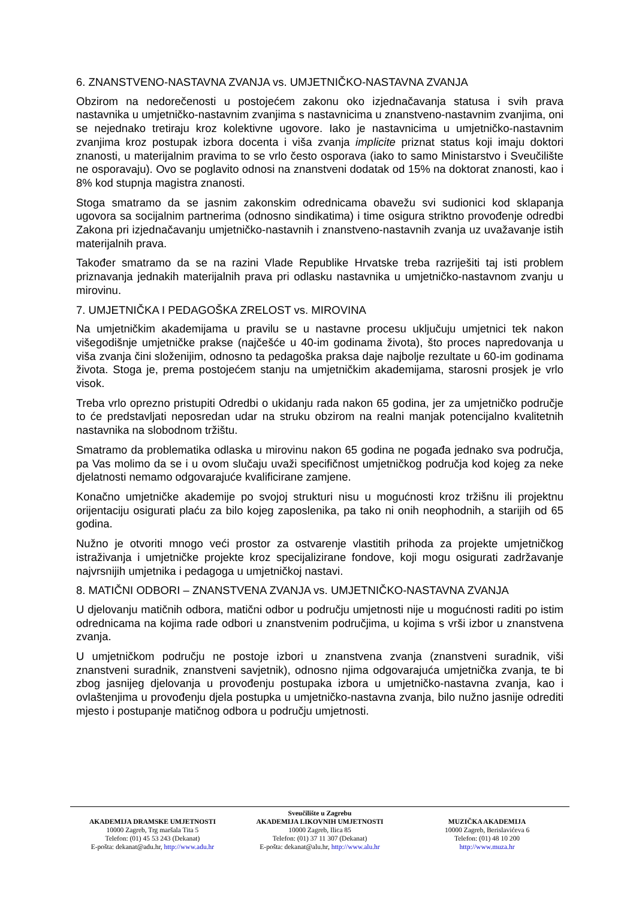6. ZNANSTVENO-NASTAVNA ZVANJA vs. UMJETNIČKO-NASTAVNA ZVANJA
Obzirom na nedorečenosti u postojećem zakonu oko izjednačavanja statusa i svih prava nastavnika u umjetničko-nastavnim zvanjima s nastavnicima u znanstveno-nastavnim zvanjima, oni se nejednako tretiraju kroz kolektivne ugovore. Iako je nastavnicima u umjetničko-nastavnim zvanjima kroz postupak izbora docenta i viša zvanja implicite priznat status koji imaju doktori znanosti, u materijalnim pravima to se vrlo često osporava (iako to samo Ministarstvo i Sveučilište ne osporavaju). Ovo se poglavito odnosi na znanstveni dodatak od 15% na doktorat znanosti, kao i 8% kod stupnja magistra znanosti.
Stoga smatramo da se jasnim zakonskim odrednicama obavežu svi sudionici kod sklapanja ugovora sa socijalnim partnerima (odnosno sindikatima) i time osigura striktno provođenje odredbi Zakona pri izjednačavanju umjetničko-nastavnih i znanstveno-nastavnih zvanja uz uvažavanje istih materijalnih prava.
Također smatramo da se na razini Vlade Republike Hrvatske treba razriješiti taj isti problem priznavanja jednakih materijalnih prava pri odlasku nastavnika u umjetničko-nastavnom zvanju u mirovinu.
7. UMJETNIČKA I PEDAGOŠKA ZRELOST vs. MIROVINA
Na umjetničkim akademijama u pravilu se u nastavne procesu uključuju umjetnici tek nakon višegodišnje umjetničke prakse (najčešće u 40-im godinama života), što proces napredovanja u viša zvanja čini složenijim, odnosno ta pedagoška praksa daje najbolje rezultate u 60-im godinama života. Stoga je, prema postojećem stanju na umjetničkim akademijama, starosni prosjek je vrlo visok.
Treba vrlo oprezno pristupiti Odredbi o ukidanju rada nakon 65 godina, jer za umjetničko područje to će predstavljati neposredan udar na struku obzirom na realni manjak potencijalno kvalitetnih nastavnika na slobodnom tržištu.
Smatramo da problematika odlaska u mirovinu nakon 65 godina ne pogađa jednako sva područja, pa Vas molimo da se i u ovom slučaju uvaži specifičnost umjetničkog područja kod kojeg za neke djelatnosti nemamo odgovarajuće kvalificirane zamjene.
Konačno umjetničke akademije po svojoj strukturi nisu u mogućnosti kroz tržišnu ili projektnu orijentaciju osigurati plaću za bilo kojeg zaposlenika, pa tako ni onih neophodnih, a starijih od 65 godina.
Nužno je otvoriti mnogo veći prostor za ostvarenje vlastitih prihoda za projekte umjetničkog istraživanja i umjetničke projekte kroz specijalizirane fondove, koji mogu osigurati zadržavanje najvrsnijih umjetnika i pedagoga u umjetničkoj nastavi.
8. MATIČNI ODBORI – ZNANSTVENA ZVANJA vs. UMJETNIČKO-NASTAVNA ZVANJA
U djelovanju matičnih odbora, matični odbor u području umjetnosti nije u mogućnosti raditi po istim odrednicama na kojima rade odbori u znanstvenim područjima, u kojima s vrši izbor u znanstvena zvanja.
U umjetničkom području ne postoje izbori u znanstvena zvanja (znanstveni suradnik, viši znanstveni suradnik, znanstveni savjetnik), odnosno njima odgovarajuća umjetnička zvanja, te bi zbog jasnijeg djelovanja u provođenju postupaka izbora u umjetničko-nastavna zvanja, kao i ovlaštenjima u provođenju djela postupka u umjetničko-nastavna zvanja, bilo nužno jasnije odrediti mjesto i postupanje matičnog odbora u području umjetnosti.
Sveučilište u Zagrebu
AKADEMIJA DRAMSKE UMJETNOSTI
10000 Zagreb, Trg maršala Tita 5
Telefon: (01) 45 53 243 (Dekanat)
E-pošta: dekanat@adu.hr, http://www.adu.hr
AKADEMIJA LIKOVNIH UMJETNOSTI
10000 Zagreb, Ilica 85
Telefon: (01) 37 11 307 (Dekanat)
E-pošta: dekanat@alu.hr, http://www.alu.hr
MUZIČKA AKADEMIJA
10000 Zagreb, Berislavićeva 6
Telefon: (01) 48 10 200
http://www.muza.hr